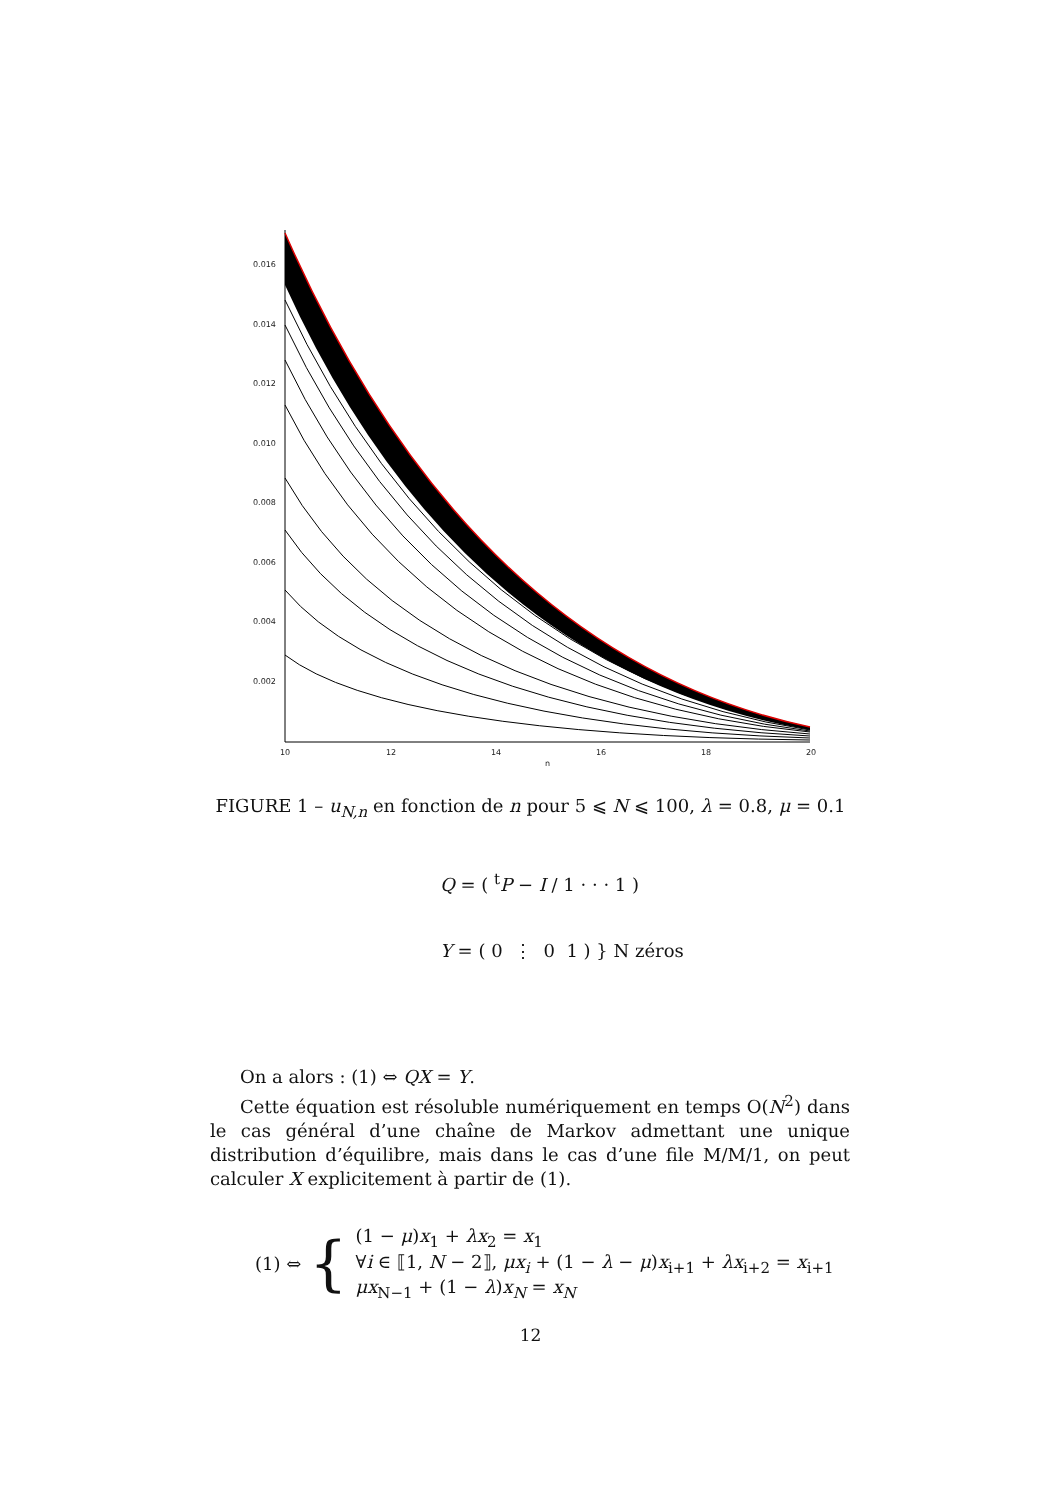0.016
0.014
0.012
0.010
0.008
0.006
0.004
0.002
10
12
14
16
18
20
n
FIGURE 1 – u<sub>N,n</sub> en fonction de n pour 5 ⩽ N ⩽ 100, λ = 0.8, μ = 0.1
Q = ( <sup>t</sup>P − I / 1 · · · 1 )
Y = ( 0 ⋮ 0 1 ) } N zéros
On a alors : (1) ⇔ QX = Y.
Cette équation est résoluble numériquement en temps O(N<sup>2</sup>) dans le cas général d’une chaîne de Markov admettant une unique distribution d’équilibre, mais dans le cas d’une file M/M/1, on peut calculer X explicitement à partir de (1).
(1) ⇔ {
(1 − μ)x<sub>1</sub> + λx<sub>2</sub> = x<sub>1</sub>
∀i ∈ ⟦1, N − 2⟧, μx<sub>i</sub> + (1 − λ − μ)x<sub>i+1</sub> + λx<sub>i+2</sub> = x<sub>i+1</sub>
μx<sub>N−1</sub> + (1 − λ)x<sub>N</sub> = x<sub>N</sub>
12